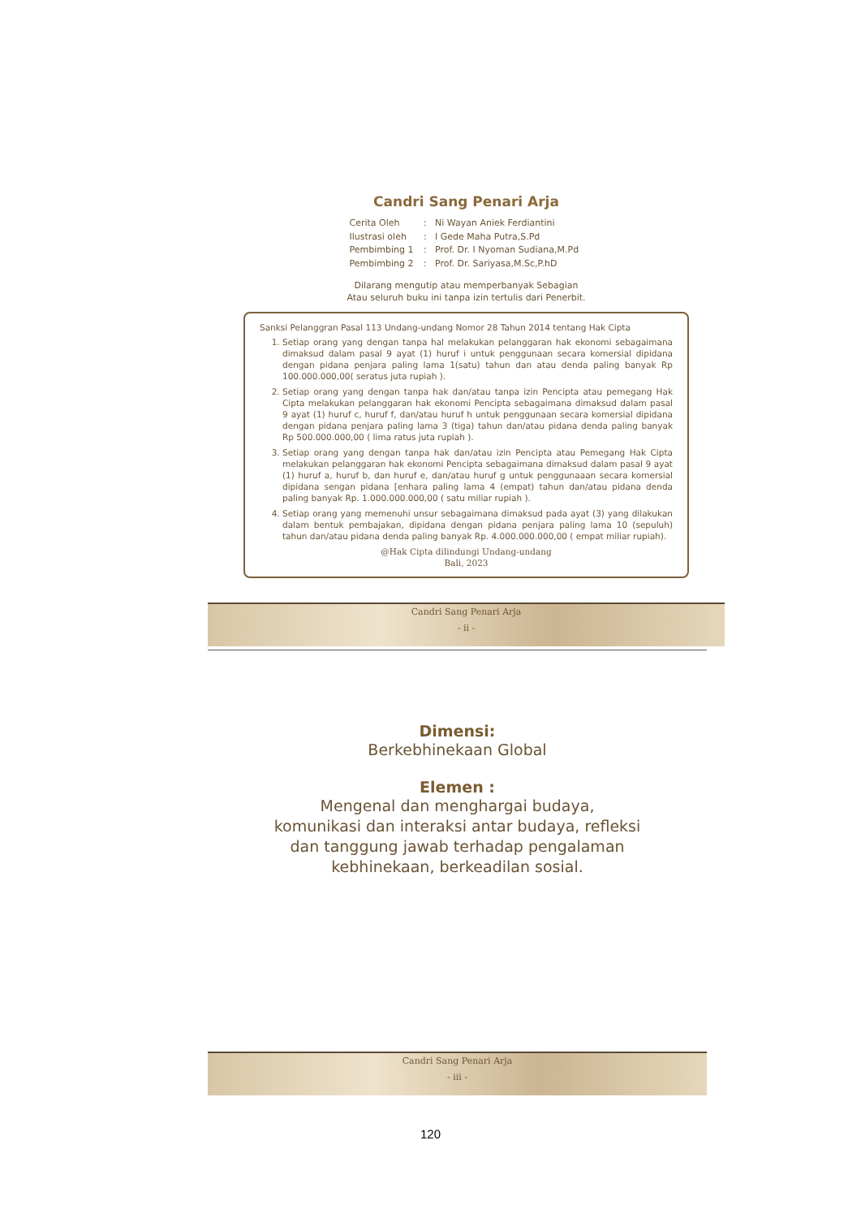Candri Sang Penari Arja
| Cerita Oleh | : | Ni Wayan Aniek Ferdiantini |
| Ilustrasi oleh | : | I Gede Maha Putra,S.Pd |
| Pembimbing 1 | : | Prof. Dr. I Nyoman Sudiana,M.Pd |
| Pembimbing 2 | : | Prof. Dr. Sariyasa,M.Sc,P.hD |
Dilarang mengutip atau memperbanyak Sebagian
Atau seluruh buku ini tanpa izin tertulis dari Penerbit.
Sanksi Pelanggran Pasal 113 Undang-undang Nomor 28 Tahun 2014 tentang Hak Cipta
1. Setiap orang yang dengan tanpa hal melakukan pelanggaran hak ekonomi sebagaimana dimaksud dalam pasal 9 ayat (1) huruf i untuk penggunaan secara komersial dipidana dengan pidana penjara paling lama 1(satu) tahun dan atau denda paling banyak Rp 100.000.000,00( seratus juta rupiah ).
2. Setiap orang yang dengan tanpa hak dan/atau tanpa izin Pencipta atau pemegang Hak Cipta melakukan pelanggaran hak ekonomi Pencipta sebagaimana dimaksud dalam pasal 9 ayat (1) huruf c, huruf f, dan/atau huruf h untuk penggunaan secara komersial dipidana dengan pidana penjara paling lama 3 (tiga) tahun dan/atau pidana denda paling banyak Rp 500.000.000,00 ( lima ratus juta rupiah ).
3. Setiap orang yang dengan tanpa hak dan/atau izin Pencipta atau Pemegang Hak Cipta melakukan pelanggaran hak ekonomi Pencipta sebagaimana dimaksud dalam pasal 9 ayat (1) huruf a, huruf b, dan huruf e, dan/atau huruf g untuk penggunaaan secara komersial dipidana sengan pidana [enhara paling lama 4 (empat) tahun dan/atau pidana denda paling banyak Rp. 1.000.000.000,00 ( satu miliar rupiah ).
4. Setiap orang yang memenuhi unsur sebagaimana dimaksud pada ayat (3) yang dilakukan dalam bentuk pembajakan, dipidana dengan pidana penjara paling lama 10 (sepuluh) tahun dan/atau pidana denda paling banyak Rp. 4.000.000.000,00 ( empat miliar rupiah).
@Hak Cipta dilindungi Undang-undang
Bali, 2023
Candri Sang Penari Arja
- ii -
Dimensi:
Berkebhinekaan Global
Elemen :
Mengenal dan menghargai budaya,
komunikasi dan interaksi antar budaya, refleksi
dan tanggung jawab terhadap pengalaman
kebhinekaan, berkeadilan sosial.
Candri Sang Penari Arja
- iii -
120